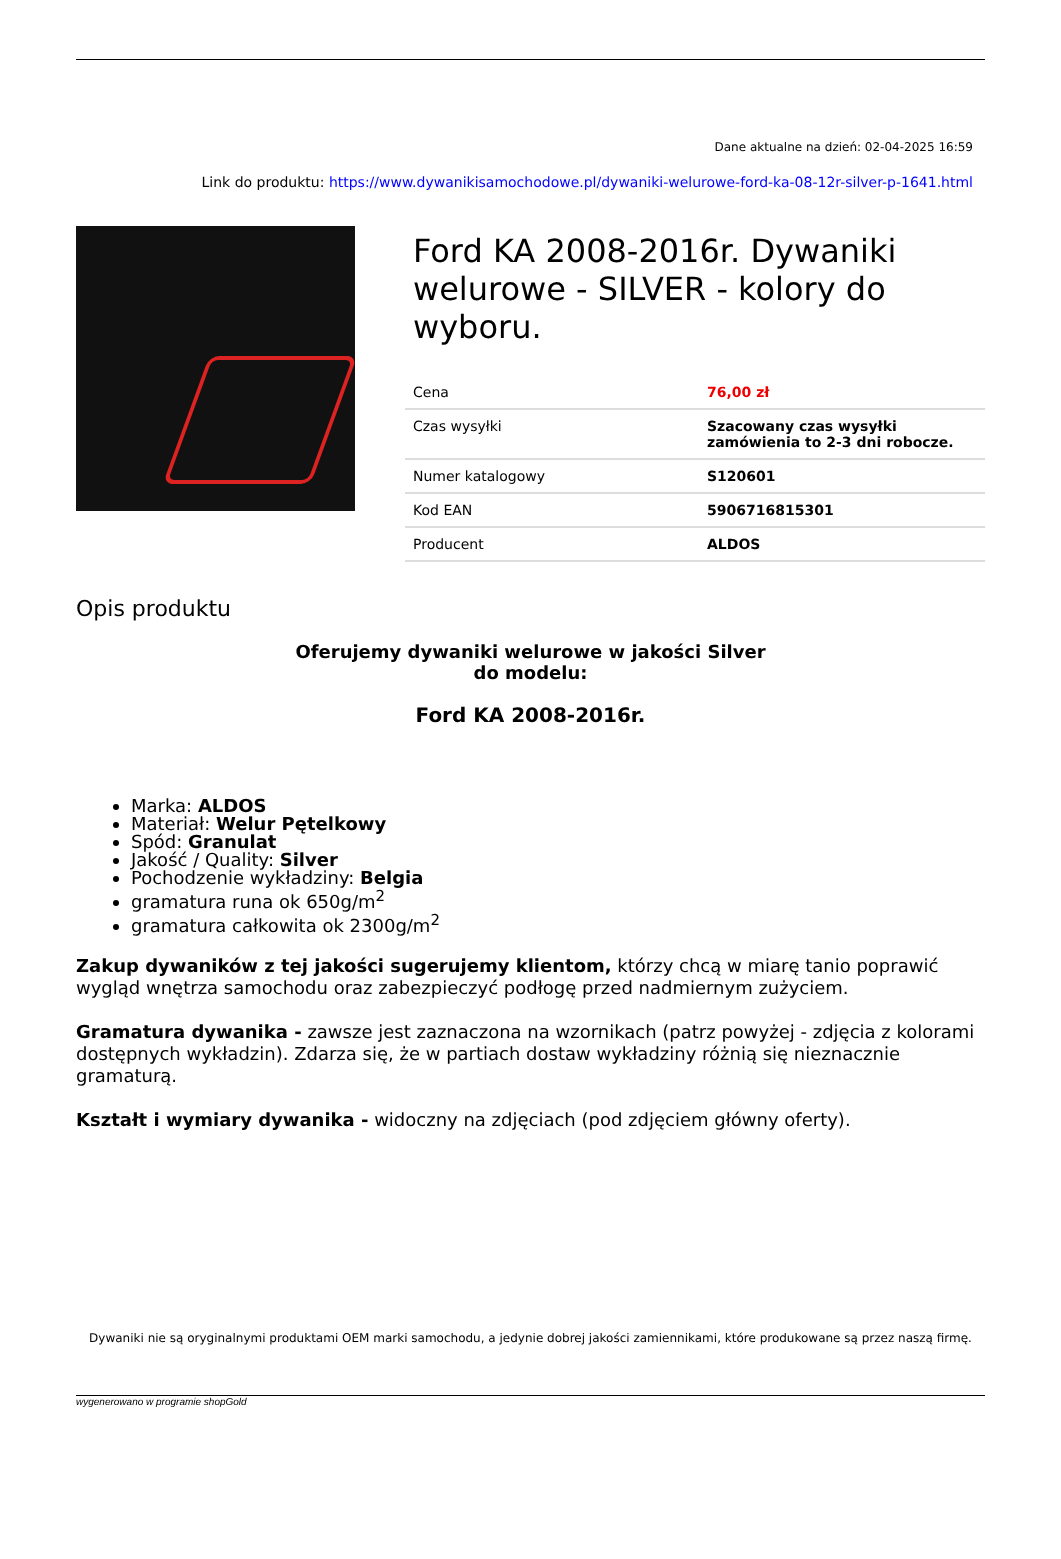Dane aktualne na dzień: 02-04-2025 16:59
Link do produktu: https://www.dywanikisamochodowe.pl/dywaniki-welurowe-ford-ka-08-12r-silver-p-1641.html
Ford KA 2008-2016r. Dywaniki welurowe - SILVER - kolory do wyboru.
| Cena | 76,00 zł |
| Czas wysyłki | Szacowany czas wysyłki zamówienia to 2-3 dni robocze. |
| Numer katalogowy | S120601 |
| Kod EAN | 5906716815301 |
| Producent | ALDOS |
Opis produktu
Oferujemy dywaniki welurowe w jakości Silver
do modelu:
Ford KA 2008-2016r.
Marka: ALDOS
Materiał: Welur Pętelkowy
Spód: Granulat
Jakość / Quality: Silver
Pochodzenie wykładziny: Belgia
gramatura runa ok 650g/m<sup>2</sup>
gramatura całkowita ok 2300g/m<sup>2</sup>
Zakup dywaników z tej jakości sugerujemy klientom, którzy chcą w miarę tanio poprawić wygląd wnętrza samochodu oraz zabezpieczyć podłogę przed nadmiernym zużyciem.
Gramatura dywanika - zawsze jest zaznaczona na wzornikach (patrz powyżej - zdjęcia z kolorami dostępnych wykładzin). Zdarza się, że w partiach dostaw wykładziny różnią się nieznacznie gramaturą.
Kształt i wymiary dywanika - widoczny na zdjęciach (pod zdjęciem główny oferty).
Dywaniki nie są oryginalnymi produktami OEM marki samochodu, a jedynie dobrej jakości zamiennikami, które produkowane są przez naszą firmę.
wygenerowano w programie shopGold